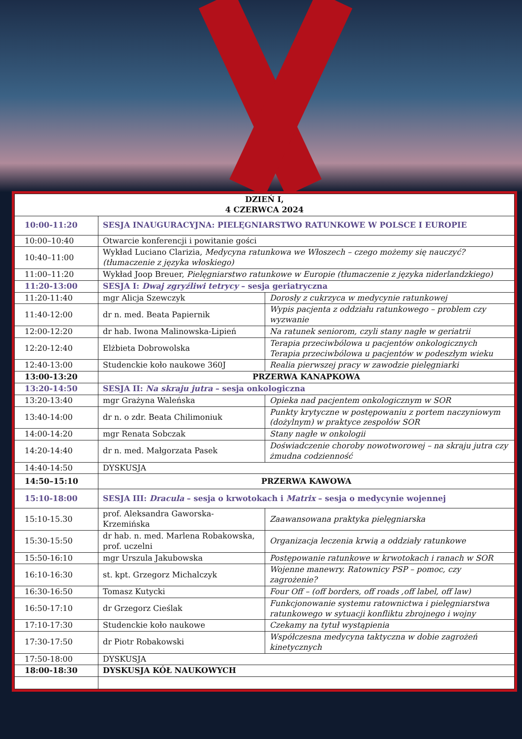| DZIEŃ I, 4 CZERWCA 2024 | | |
| 10:00-11:20 | SESJA INAUGURACYJNA: PIELĘGNIARSTWO RATUNKOWE W POLSCE I EUROPIE | |
| 10:00–10:40 | Otwarcie konferencji i powitanie gości | |
| 10:40–11:00 | Wykład Luciano Clarizia, Medycyna ratunkowa we Włoszech – czego możemy się nauczyć? (tłumaczenie z języka włoskiego) | |
| 11:00–11:20 | Wykład Joop Breuer, Pielęgniarstwo ratunkowe w Europie (tłumaczenie z języka niderlandzkiego) | |
| 11:20-13:00 | SESJA I: Dwaj zgryźliwi tetrycy – sesja geriatryczna | |
| 11:20-11:40 | mgr Alicja Szewczyk | Dorosły z cukrzyca w medycynie ratunkowej |
| 11:40-12:00 | dr n. med. Beata Papiernik | Wypis pacjenta z oddziału ratunkowego – problem czy wyzwanie |
| 12:00-12:20 | dr hab. Iwona Malinowska-Lipień | Na ratunek seniorom, czyli stany nagłe w geriatrii |
| 12:20-12:40 | Elżbieta Dobrowolska | Terapia przeciwbólowa u pacjentów onkologicznych Terapia przeciwbólowa u pacjentów w podeszłym wieku |
| 12:40-13:00 | Studenckie koło naukowe 360J | Realia pierwszej pracy w zawodzie pielęgniarki |
| 13:00-13:20 | PRZERWA KANAPKOWA | |
| 13:20-14:50 | SESJA II: Na skraju jutra – sesja onkologiczna | |
| 13:20-13:40 | mgr Grażyna Waleńska | Opieka nad pacjentem onkologicznym w SOR |
| 13:40-14:00 | dr n. o zdr. Beata Chilimoniuk | Punkty krytyczne w postępowaniu z portem naczyniowym (dożylnym) w praktyce zespołów SOR |
| 14:00-14:20 | mgr Renata Sobczak | Stany nagłe w onkologii |
| 14:20-14:40 | dr n. med. Małgorzata Pasek | Doświadczenie choroby nowotworowej – na skraju jutra czy żmudna codzienność |
| 14:40-14:50 | DYSKUSJA | |
| 14:50–15:10 | PRZERWA KAWOWA | |
| 15:10-18:00 | SESJA III: Dracula – sesja o krwotokach i Matrix – sesja o medycynie wojennej | |
| 15:10-15.30 | prof. Aleksandra Gaworska-Krzemińska | Zaawansowana praktyka pielęgniarska |
| 15:30-15:50 | dr hab. n. med. Marlena Robakowska, prof. uczelni | Organizacja leczenia krwią a oddziały ratunkowe |
| 15:50-16:10 | mgr Urszula Jakubowska | Postępowanie ratunkowe w krwotokach i ranach w SOR |
| 16:10-16:30 | st. kpt. Grzegorz Michalczyk | Wojenne manewry. Ratownicy PSP – pomoc, czy zagrożenie? |
| 16:30-16:50 | Tomasz Kutycki | Four Off – (off borders, off roads ,off label, off law) |
| 16:50-17:10 | dr Grzegorz Cieślak | Funkcjonowanie systemu ratownictwa i pielęgniarstwa ratunkowego w sytuacji konfliktu zbrojnego i wojny |
| 17:10-17:30 | Studenckie koło naukowe | Czekamy na tytuł wystąpienia |
| 17:30-17:50 | dr Piotr Robakowski | Współczesna medycyna taktyczna w dobie zagrożeń kinetycznych |
| 17:50-18:00 | DYSKUSJA | |
| 18:00-18:30 | DYSKUSJA KÓŁ NAUKOWYCH | |